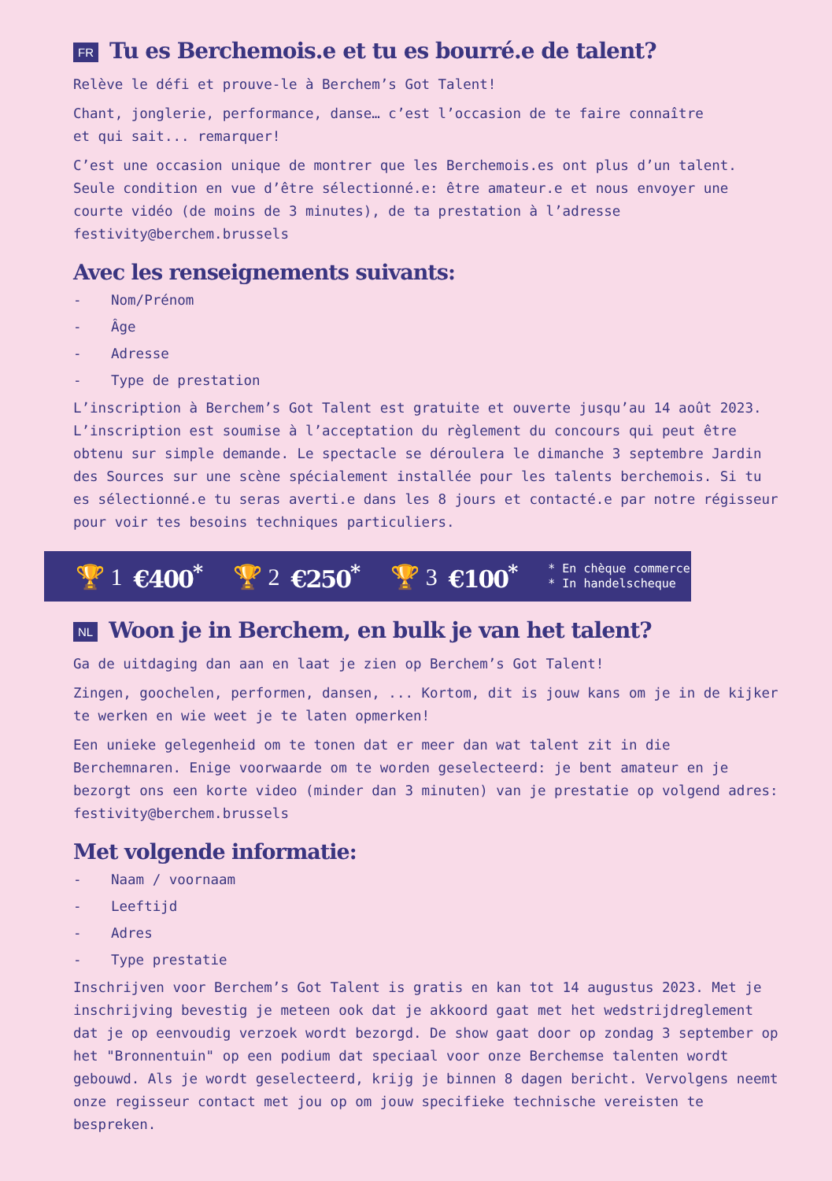FR Tu es Berchemois.e et tu es bourré.e de talent?
Relève le défi et prouve-le à Berchem’s Got Talent!
Chant, jonglerie, performance, danse… c’est l’occasion de te faire connaître
et qui sait... remarquer!
C’est une occasion unique de montrer que les Berchemois.es ont plus d’un talent. Seule condition en vue d’être sélectionné.e: être amateur.e et nous envoyer une courte vidéo (de moins de 3 minutes), de ta prestation à l’adresse festivity@berchem.brussels
Avec les renseignements suivants:
- Nom/Prénom
- Âge
- Adresse
- Type de prestation
L’inscription à Berchem’s Got Talent est gratuite et ouverte jusqu’au 14 août 2023. L’inscription est soumise à l’acceptation du règlement du concours qui peut être obtenu sur simple demande. Le spectacle se déroulera le dimanche 3 septembre Jardin des Sources sur une scène spécialement installée pour les talents berchemois. Si tu es sélectionné.e tu seras averti.e dans les 8 jours et contacté.e par notre régisseur pour voir tes besoins techniques particuliers.
🏆 1 €400<sup>*</sup> 🏆 2 €250<sup>*</sup> 🏆 3 €100<sup>*</sup> * En chèque commerce
* In handelscheque
NL Woon je in Berchem, en bulk je van het talent?
Ga de uitdaging dan aan en laat je zien op Berchem’s Got Talent!
Zingen, goochelen, performen, dansen, ... Kortom, dit is jouw kans om je in de kijker te werken en wie weet je te laten opmerken!
Een unieke gelegenheid om te tonen dat er meer dan wat talent zit in die Berchemnaren. Enige voorwaarde om te worden geselecteerd: je bent amateur en je bezorgt ons een korte video (minder dan 3 minuten) van je prestatie op volgend adres: festivity@berchem.brussels
Met volgende informatie:
- Naam / voornaam
- Leeftijd
- Adres
- Type prestatie
Inschrijven voor Berchem’s Got Talent is gratis en kan tot 14 augustus 2023. Met je inschrijving bevestig je meteen ook dat je akkoord gaat met het wedstrijdreglement dat je op eenvoudig verzoek wordt bezorgd. De show gaat door op zondag 3 september op het "Bronnentuin" op een podium dat speciaal voor onze Berchemse talenten wordt gebouwd. Als je wordt geselecteerd, krijg je binnen 8 dagen bericht. Vervolgens neemt onze regisseur contact met jou op om jouw specifieke technische vereisten te bespreken.